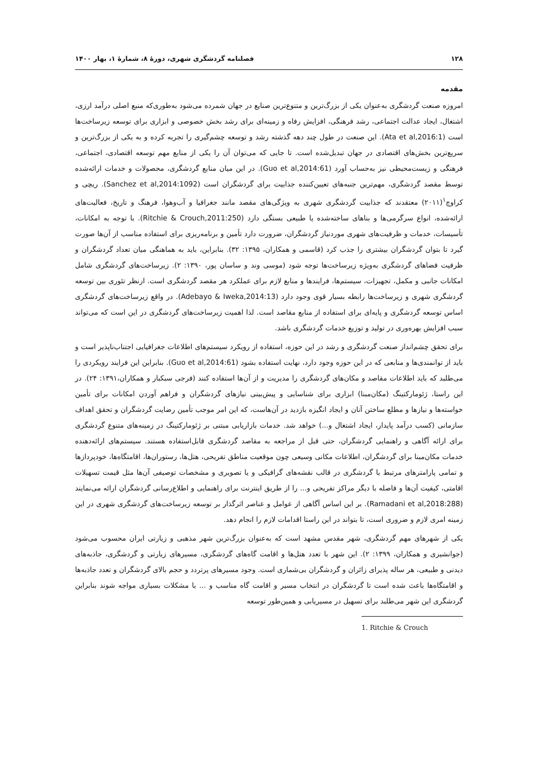۱۲۸ فصلنامه گردشگری شهری، دورۀ ۸، شمارۀ ۱، بهار ۱۴۰۰
مقدمه
امروزه صنعت گردشگری به‌عنوان یکی از بزرگ‌ترین و متنوع‌ترین صنایع در جهان شمرده می‌شود به‌طوری‌که منبع اصلی درآمد ارزی، اشتغال، ایجاد عدالت اجتماعی، رشد فرهنگی، افزایش رفاه و زمینه‌ای برای رشد بخش خصوصی و ابزاری برای توسعه زیرساخت‌ها است (Ata et al,2016:1). این صنعت در طول چند دهه گذشته رشد و توسعه چشم‌گیری را تجربه کرده و به یکی از بزرگ‌ترین و سریع‌ترین بخش‌های اقتصادی در جهان تبدیل‌شده است. تا جایی که می‌توان آن را یکی از منابع مهم توسعه اقتصادی، اجتماعی، فرهنگی و زیست‌محیطی نیز به‌حساب آورد (Guo et al,2014:61). در این میان منابع گردشگری، محصولات و خدمات ارائه‌شده توسط مقصد گردشگری، مهم‌ترین جنبه‌های تعیین‌کننده جذابیت برای گردشگران است (Sanchez et al,2014:1092). ریچی و کراوچ<sup>۱</sup>(۲۰۱۱) معتقدند که جذابیت گردشگری شهری به ویژگی‌های مقصد مانند جغرافیا و آب‌وهوا، فرهنگ و تاریخ، فعالیت‌های ارائه‌شده، انواع سرگرمی‌ها و بناهای ساخته‌شده یا طبیعی بستگی دارد (Ritchie & Crouch,2011:250). با توجه به امکانات، تأسیسات، خدمات و ظرفیت‌های شهری موردنیاز گردشگران، ضرورت دارد تأمین و برنامه‌ریزی برای استفاده مناسب از آن‌ها صورت گیرد تا بتوان گردشگران بیشتری را جذب کرد (قاسمی و همکاران، ۱۳۹۵: ۳۲). بنابراین، باید به هماهنگی میان تعداد گردشگران و ظرفیت فضاهای گردشگری به‌ویژه زیرساخت‌ها توجه شود (موسی وند و ساسان پور، ۱۳۹۰: ۲). زیرساخت‌های گردشگری شامل امکانات جانبی و مکمل، تجهیزات، سیستم‌ها، فرایندها و منابع لازم برای عملکرد هر مقصد گردشگری است. ازنظر تئوری بین توسعه گردشگری شهری و زیرساخت‌ها رابطه بسیار قوی وجود دارد (Adebayo & Iweka,2014:13). در واقع زیرساخت‌های گردشگری اساس توسعه گردشگری و پایه‌ای برای استفاده از منابع مقاصد است. لذا اهمیت زیرساخت‌های گردشگری در این است که می‌تواند سبب افزایش بهره‌وری در تولید و توزیع خدمات گردشگری باشد.
برای تحقق چشم‌انداز صنعت گردشگری و رشد در این حوزه، استفاده از رویکرد سیستم‌های اطلاعات جغرافیایی اجتناب‌ناپذیر است و باید از توانمندی‌ها و منابعی که در این حوزه وجود دارد، نهایت استفاده بشود (Guo et al,2014:61). بنابراین این فرایند رویکردی را می‌طلبد که باید اطلاعات مقاصد و مکان‌های گردشگری را مدیریت و از آن‌ها استفاده کنند (فرجی سبکبار و همکاران،۱۳۹۱: ۲۴). در این راستا، ژئومارکتینگ (مکان‌مبنا) ابزاری برای شناسایی و پیش‌بینی نیازهای گردشگران و فراهم آوردن امکانات برای تأمین خواسته‌ها و نیازها و مطلع ساختن آنان و ایجاد انگیزه بازدید در آن‌هاست، که این امر موجب تأمین رضایت گردشگران و تحقق اهداف سازمانی (کسب درآمد پایدار، ایجاد اشتغال و...) خواهد شد. خدمات بازاریابی مبتنی بر ژئومارکتینگ در زمینه‌های متنوع گردشگری برای ارائه آگاهی و راهنمایی گردشگران، حتی قبل از مراجعه به مقاصد گردشگری قابل‌استفاده هستند. سیستم‌های ارائه‌دهنده خدمات مکان‌مبنا برای گردشگران، اطلاعات مکانی وسیعی چون موقعیت مناطق تفریحی، هتل‌ها، رستوران‌ها، اقامتگاه‌ها، خودپردازها و تمامی پارامترهای مرتبط با گردشگری در قالب نقشه‌های گرافیکی و یا تصویری و مشخصات توصیفی آن‌ها مثل قیمت تسهیلات اقامتی، کیفیت آن‌ها و فاصله با دیگر مراکز تفریحی و... را از طریق اینترنت برای راهنمایی و اطلاع‌رسانی گردشگران ارائه می‌نمایند (Ramadani et al,2018:288). بر این اساس آگاهی از عوامل و عناصر اثرگذار بر توسعه زیرساخت‌های گردشگری شهری در این زمینه امری لازم و ضروری است، تا بتواند در این راستا اقدامات لازم را انجام دهد.
یکی از شهرهای مهم گردشگری، شهر مقدس مشهد است که به‌عنوان بزرگ‌ترین شهر مذهبی و زیارتی ایران محسوب می‌شود (جوانشیری و همکاران، ۱۳۹۹: ۲). این شهر با تعدد هتل‌ها و اقامت گاه‌های گردشگری، مسیرهای زیارتی و گردشگری، جاذبه‌های دیدنی و طبیعی، هر ساله پذیرای زائران و گردشگران بی‌شماری است. وجود مسیرهای پرتردد و حجم بالای گردشگران و تعدد جاذبه‌ها و اقامتگاه‌ها باعث شده است تا گردشگران در انتخاب مسیر و اقامت گاه مناسب و ... با مشکلات بسیاری مواجه شوند بنابراین گردشگری این شهر می‌طلبد برای تسهیل در مسیریابی و همین‌طور توسعه
1. Ritchie & Crouch